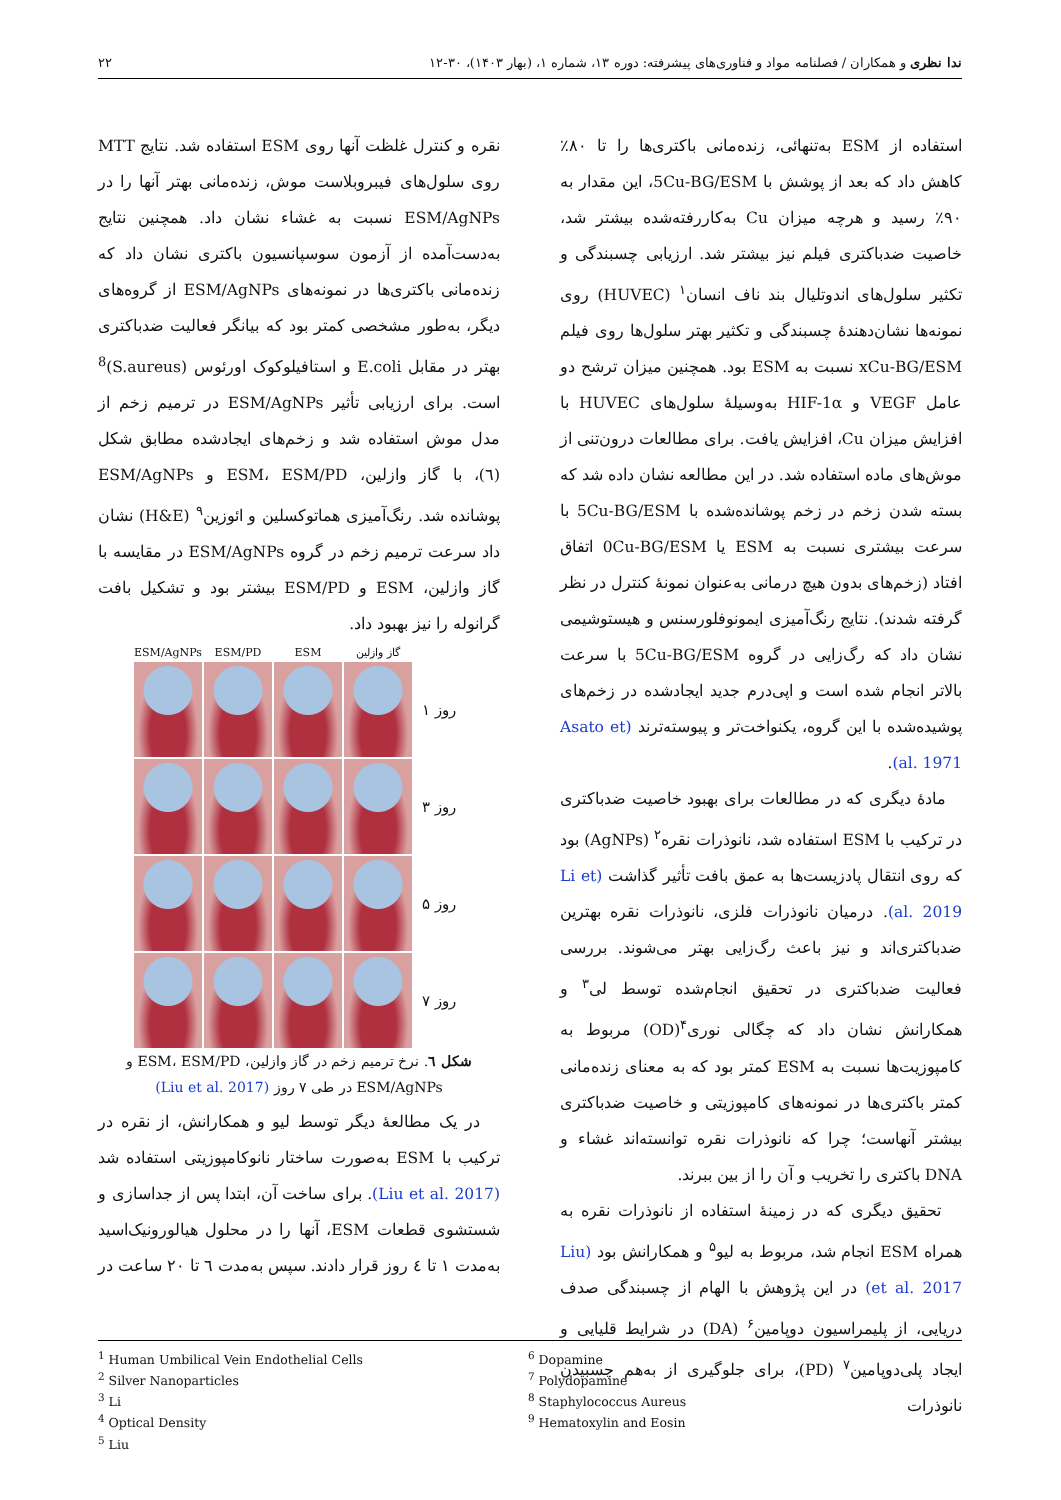ندا نظری و همکاران / فصلنامه مواد و فناوری‌های پیشرفته: دوره ۱۳، شماره ۱، (بهار ۱۴۰۳)، ۳۰-۱۲ ۲۲
استفاده از ESM به‌تنهائی، زنده‌مانی باکتری‌ها را تا ۸۰٪ کاهش داد که بعد از پوشش با 5Cu-BG/ESM، این مقدار به ۹۰٪ رسید و هرچه میزان Cu به‌کاررفته‌شده بیشتر شد، خاصیت ضدباکتری فیلم نیز بیشتر شد. ارزیابی چسبندگی و تکثیر سلول‌های اندوتلیال بند ناف انسان<sup>۱</sup> (HUVEC) روی نمونه‌ها نشان‌دهندۀ چسبندگی و تکثیر بهتر سلول‌ها روی فیلم xCu-BG/ESM نسبت به ESM بود. همچنین میزان ترشح دو عامل VEGF و HIF-1α به‌وسیلۀ سلول‌های HUVEC با افزایش میزان Cu، افزایش یافت. برای مطالعات درون‌تنی از موش‌های ماده استفاده شد. در این مطالعه نشان داده شد که بسته شدن زخم در زخم پوشانده‌شده با 5Cu-BG/ESM با سرعت بیشتری نسبت به ESM یا 0Cu-BG/ESM اتفاق افتاد (زخم‌های بدون هیچ درمانی به‌عنوان نمونۀ کنترل در نظر گرفته شدند). نتایج رنگ‌آمیزی ایمونوفلورسنس و هیستوشیمی نشان داد که رگ‌زایی در گروه 5Cu-BG/ESM با سرعت بالاتر انجام شده است و اپی‌درم جدید ایجادشده در زخم‌های پوشیده‌شده با این گروه، یکنواخت‌تر و پیوسته‌ترند (Asato et al. 1971).
مادۀ دیگری که در مطالعات برای بهبود خاصیت ضدباکتری در ترکیب با ESM استفاده شد، نانوذرات نقره<sup>۲</sup> (AgNPs) بود که روی انتقال پادزیست‌ها به عمق بافت تأثیر گذاشت (Li et al. 2019). درمیان نانوذرات فلزی، نانوذرات نقره بهترین ضدباکتری‌اند و نیز باعث رگ‌زایی بهتر می‌شوند. بررسی فعالیت ضدباکتری در تحقیق انجام‌شده توسط لی<sup>۳</sup> و همکارانش نشان داد که چگالی نوری<sup>۴</sup>(OD) مربوط به کامپوزیت‌ها نسبت به ESM کمتر بود که به معنای زنده‌مانی کمتر باکتری‌ها در نمونه‌های کامپوزیتی و خاصیت ضدباکتری بیشتر آنهاست؛ چرا که نانوذرات نقره توانسته‌اند غشاء و DNA باکتری را تخریب و آن را از بین ببرند.
تحقیق دیگری که در زمینۀ استفاده از نانوذرات نقره به همراه ESM انجام شد، مربوط به لیو<sup>۵</sup> و همکارانش بود (Liu et al. 2017) در این پژوهش با الهام از چسبندگی صدف دریایی، از پلیمراسیون دوپامین<sup>۶</sup> (DA) در شرایط قلیایی و ایجاد پلی‌دوپامین<sup>۷</sup> (PD)، برای جلوگیری از به‌هم چسبیدن نانوذرات
نقره و کنترل غلظت آنها روی ESM استفاده شد. نتایج MTT روی سلول‌های فیبروبلاست موش، زنده‌مانی بهتر آنها را در ESM/AgNPs نسبت به غشاء نشان داد. همچنین نتایج به‌دست‌آمده از آزمون سوسپانسیون باکتری نشان داد که زنده‌مانی باکتری‌ها در نمونه‌های ESM/AgNPs از گروه‌های دیگر، به‌طور مشخصی کمتر بود که بیانگر فعالیت ضدباکتری بهتر در مقابل E.coli و استافیلوکوک اورئوس (S.aureus)<sup>8</sup> است. برای ارزیابی تأثیر ESM/AgNPs در ترمیم زخم از مدل موش استفاده شد و زخم‌های ایجادشده مطابق شکل (٦)، با گاز وازلین، ESM، ESM/PD و ESM/AgNPs پوشانده شد. رنگ‌آمیزی هماتوکسلین و ائوزین<sup>۹</sup> (H&E) نشان داد سرعت ترمیم زخم در گروه ESM/AgNPs در مقایسه با گاز وازلین، ESM و ESM/PD بیشتر بود و تشکیل بافت گرانوله را نیز بهبود داد.
گاز وازلین
ESM
ESM/PD
ESM/AgNPs
روز ۱
روز ۳
روز ۵
روز ۷
شکل ٦. نرخ ترمیم زخم در گاز وازلین، ESM، ESM/PD و ESM/AgNPs در طی ۷ روز (Liu et al. 2017)
در یک مطالعۀ دیگر توسط لیو و همکارانش، از نقره در ترکیب با ESM به‌صورت ساختار نانوکامپوزیتی استفاده شد (Liu et al. 2017). برای ساخت آن، ابتدا پس از جداسازی و شستشوی قطعات ESM، آنها را در محلول هیالورونیک‌اسید به‌مدت ۱ تا ٤ روز قرار دادند. سپس به‌مدت ٦ تا ۲۰ ساعت در
<sup>1</sup> Human Umbilical Vein Endothelial Cells
<sup>2</sup> Silver Nanoparticles
<sup>3</sup> Li
<sup>4</sup> Optical Density
<sup>5</sup> Liu
<sup>6</sup> Dopamine
<sup>7</sup> Polydopamine
<sup>8</sup> Staphylococcus Aureus
<sup>9</sup> Hematoxylin and Eosin